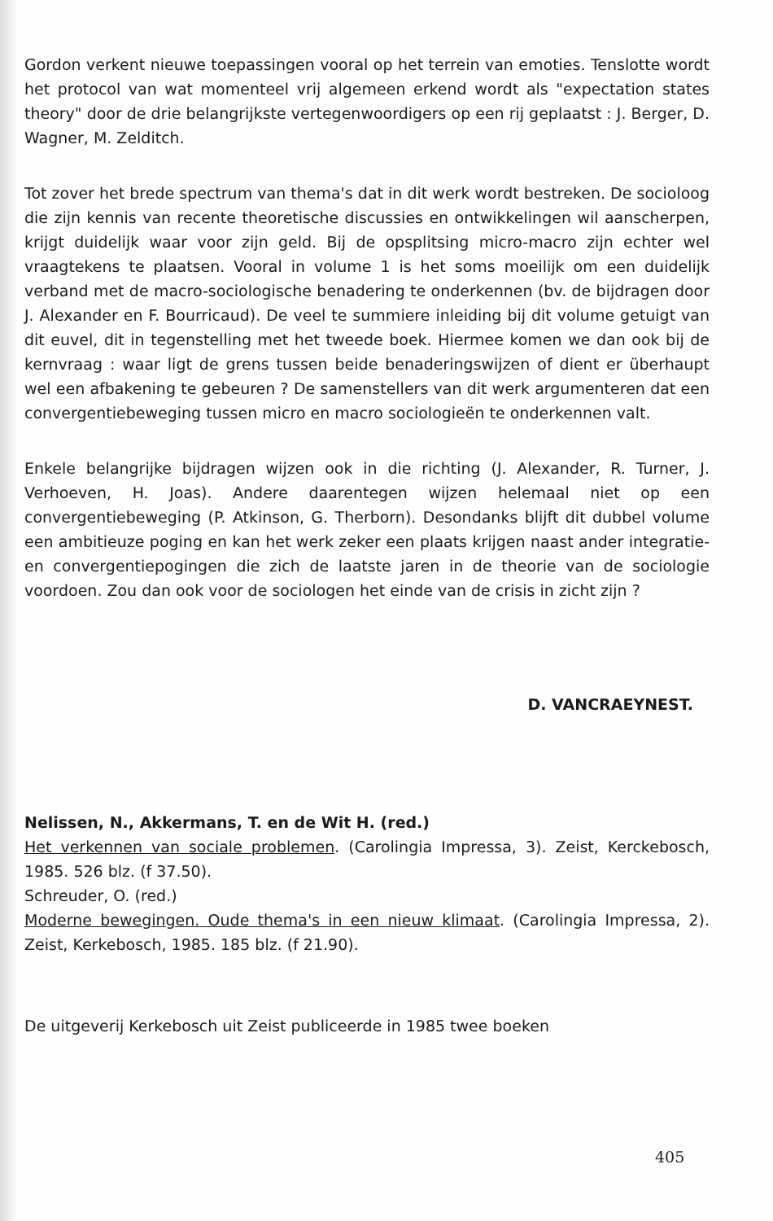Gordon verkent nieuwe toepassingen vooral op het terrein van emoties. Tenslotte wordt het protocol van wat momenteel vrij algemeen erkend wordt als "expectation states theory" door de drie belangrijkste vertegenwoordigers op een rij geplaatst : J. Berger, D. Wagner, M. Zelditch.
Tot zover het brede spectrum van thema's dat in dit werk wordt bestreken. De socioloog die zijn kennis van recente theoretische discussies en ontwikkelingen wil aanscherpen, krijgt duidelijk waar voor zijn geld. Bij de opsplitsing micro-macro zijn echter wel vraagtekens te plaatsen. Vooral in volume 1 is het soms moeilijk om een duidelijk verband met de macro-sociologische benadering te onderkennen (bv. de bijdragen door J. Alexander en F. Bourricaud). De veel te summiere inleiding bij dit volume getuigt van dit euvel, dit in tegenstelling met het tweede boek. Hiermee komen we dan ook bij de kernvraag : waar ligt de grens tussen beide benaderingswijzen of dient er überhaupt wel een afbakening te gebeuren ? De samenstellers van dit werk argumenteren dat een convergentiebeweging tussen micro en macro sociologieën te onderkennen valt.
Enkele belangrijke bijdragen wijzen ook in die richting (J. Alexander, R. Turner, J. Verhoeven, H. Joas). Andere daarentegen wijzen helemaal niet op een convergentiebeweging (P. Atkinson, G. Therborn). Desondanks blijft dit dubbel volume een ambitieuze poging en kan het werk zeker een plaats krijgen naast ander integratie- en convergentiepogingen die zich de laatste jaren in de theorie van de sociologie voordoen. Zou dan ook voor de sociologen het einde van de crisis in zicht zijn ?
D. VANCRAEYNEST.
Nelissen, N., Akkermans, T. en de Wit H. (red.)
Het verkennen van sociale problemen. (Carolingia Impressa, 3). Zeist, Kerckebosch, 1985. 526 blz. (f 37.50).
Schreuder, O. (red.)
Moderne bewegingen. Oude thema's in een nieuw klimaat. (Carolingia Impressa, 2). Zeist, Kerkebosch, 1985. 185 blz. (f 21.90).
De uitgeverij Kerkebosch uit Zeist publiceerde in 1985 twee boeken
405